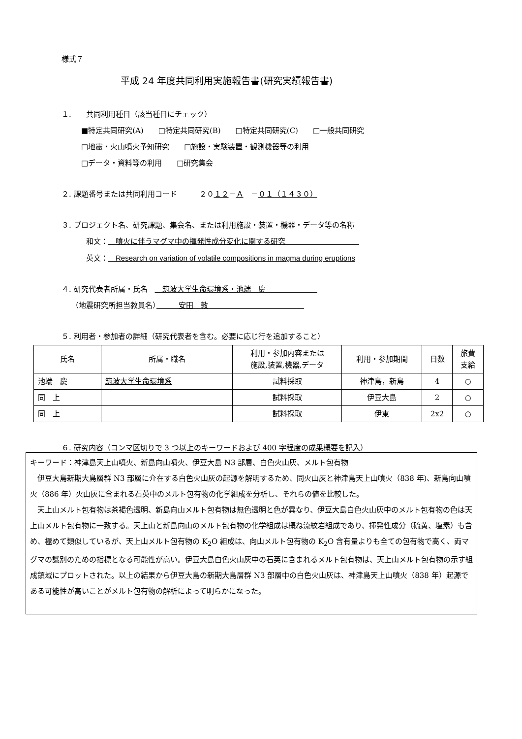様式７
平成 24 年度共同利用実施報告書(研究実績報告書)
１.　　共同利用種目（該当種目にチェック）
■特定共同研究(A)　　□特定共同研究(B)　　□特定共同研究(C)　　□一般共同研究
□地震・火山噴火予知研究　　□施設・実験装置・観測機器等の利用
□データ・資料等の利用　　□研究集会
２. 課題番号または共同利用コード　　　２０１２－Ａ　－０１（１４３０）
３. プロジェクト名、研究課題、集会名、または利用施設・装置・機器・データ等の名称
和文：　噴火に伴うマグマ中の揮発性成分変化に関する研究　　　　　　　　　　
英文：　Research on variation of volatile compositions in magma during eruptions
４. 研究代表者所属・氏名　　筑波大学生命環境系・池端　慶　　　　　　　
（地震研究所担当教員名）　　　安田　敦　　　　　　　　　　　　　
５. 利用者・参加者の詳細（研究代表者を含む。必要に応じ行を追加すること）
| 氏名 | 所属・職名 | 利用・参加内容または 施設,装置,機器,データ | 利用・参加期間 | 日数 | 旅費 支給 |
| --- | --- | --- | --- | --- | --- |
| 池端 慶 | 筑波大学生命環境系 | 試料採取 | 神津島，新島 | 4 | ○ |
| 同 上 | | 試料採取 | 伊豆大島 | 2 | ○ |
| 同 上 | | 試料採取 | 伊東 | 2x2 | ○ |
６. 研究内容（コンマ区切りで 3 つ以上のキーワードおよび 400 字程度の成果概要を記入）
キーワード：神津島天上山噴火、新島向山噴火、伊豆大島 N3 部層、白色火山灰、メルト包有物
　伊豆大島新期大島層群 N3 部層に介在する白色火山灰の起源を解明するため、同火山灰と神津島天上山噴火（838 年)、新島向山噴火（886 年）火山灰に含まれる石英中のメルト包有物の化学組成を分析し、それらの値を比較した。
　天上山メルト包有物は茶褐色透明、新島向山メルト包有物は無色透明と色が異なり、伊豆大島白色火山灰中のメルト包有物の色は天上山メルト包有物に一致する。天上山と新島向山のメルト包有物の化学組成は概ね流紋岩組成であり、揮発性成分（硫黄、塩素）も含め、極めて類似しているが、天上山メルト包有物の K<sub>2</sub>O 組成は、向山メルト包有物の K<sub>2</sub>O 含有量よりも全ての包有物で高く、両マグマの識別のための指標となる可能性が高い。伊豆大島白色火山灰中の石英に含まれるメルト包有物は、天上山メルト包有物の示す組成領域にプロットされた。以上の結果から伊豆大島の新期大島層群 N3 部層中の白色火山灰は、神津島天上山噴火（838 年）起源である可能性が高いことがメルト包有物の解析によって明らかになった。